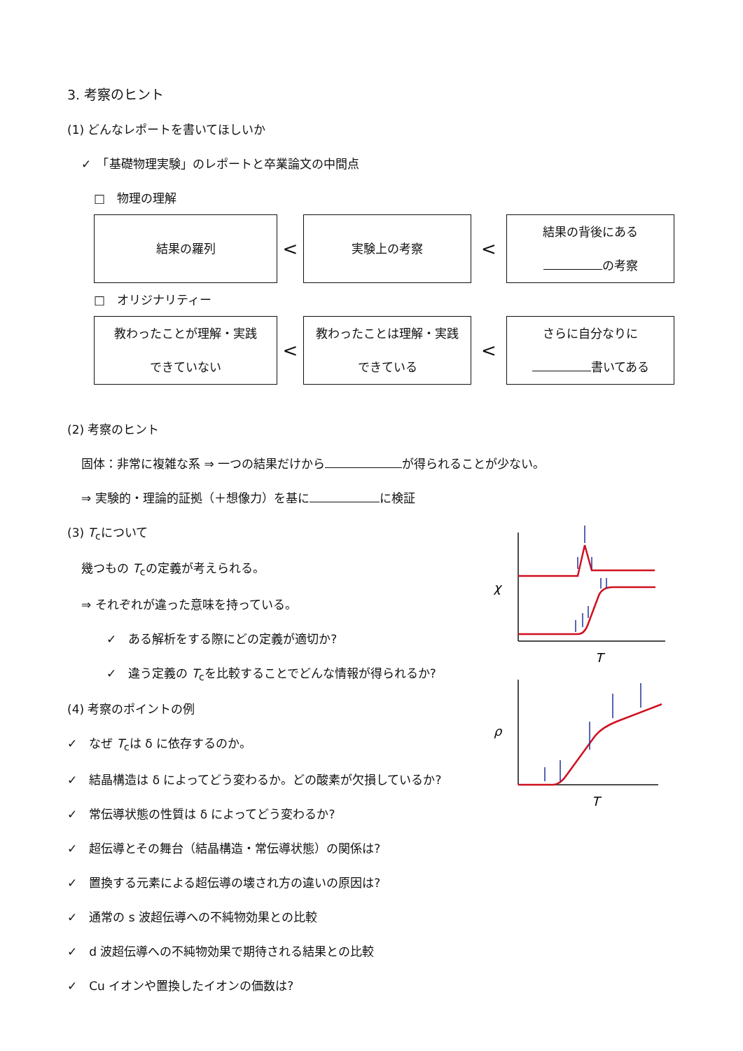3. 考察のヒント
(1) どんなレポートを書いてほしいか
✓　「基礎物理実験」のレポートと卒業論文の中間点
□　物理の理解
結果の羅列
<
実験上の考察
<
結果の背後にある
の考察
□　オリジナリティー
教わったことが理解・実践
できていない
<
教わったことは理解・実践
できている
<
さらに自分なりに
書いてある
(2) 考察のヒント
固体：非常に複雑な系 ⇒ 一つの結果だけから が得られることが少ない。
⇒ 実験的・理論的証拠（＋想像力）を基に に検証
(3) T<sub>c</sub>について
幾つもの T<sub>c</sub>の定義が考えられる。
⇒ それぞれが違った意味を持っている。
✓　ある解析をする際にどの定義が適切か?
✓　違う定義の T<sub>c</sub>を比較することでどんな情報が得られるか?
(4) 考察のポイントの例
✓　なぜ T<sub>c</sub>は δ に依存するのか。
✓　結晶構造は δ によってどう変わるか。どの酸素が欠損しているか?
✓　常伝導状態の性質は δ によってどう変わるか?
✓　超伝導とその舞台（結晶構造・常伝導状態）の関係は?
✓　置換する元素による超伝導の壊され方の違いの原因は?
✓　通常の s 波超伝導への不純物効果との比較
✓　d 波超伝導への不純物効果で期待される結果との比較
✓　Cu イオンや置換したイオンの価数は?
χ
T
ρ
T